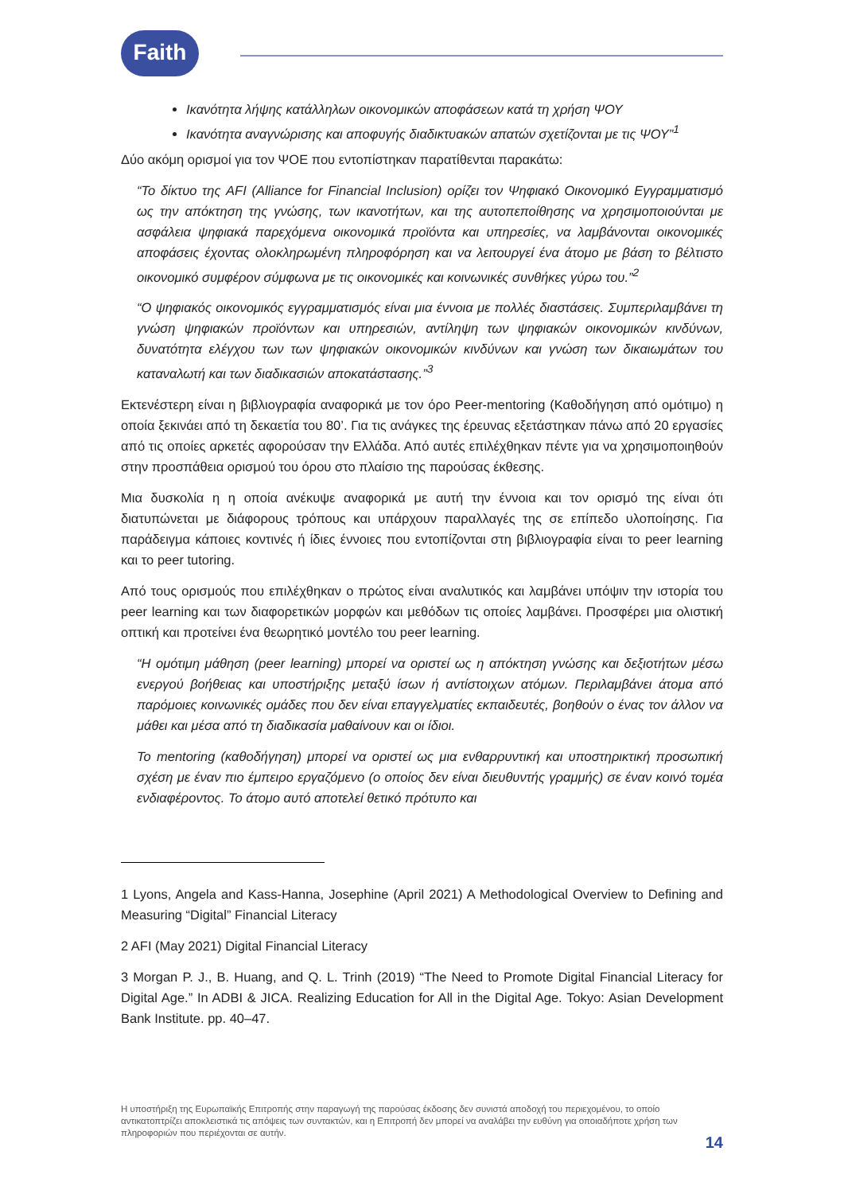Faith
Ικανότητα λήψης κατάλληλων οικονομικών αποφάσεων κατά τη χρήση ΨΟΥ
Ικανότητα αναγνώρισης και αποφυγής διαδικτυακών απατών σχετίζονται με τις ΨΟΥ”<sup>1</sup>
Δύο ακόμη ορισμοί για τον ΨΟΕ που εντοπίστηκαν παρατίθενται παρακάτω:
“Το δίκτυο της AFI (Alliance for Financial Inclusion) ορίζει τον Ψηφιακό Οικονομικό Εγγραμματισμό ως την απόκτηση της γνώσης, των ικανοτήτων, και της αυτοπεποίθησης να χρησιμοποιούνται με ασφάλεια ψηφιακά παρεχόμενα οικονομικά προϊόντα και υπηρεσίες, να λαμβάνονται οικονομικές αποφάσεις έχοντας ολοκληρωμένη πληροφόρηση και να λειτουργεί ένα άτομο με βάση το βέλτιστο οικονομικό συμφέρον σύμφωνα με τις οικονομικές και κοινωνικές συνθήκες γύρω του.”<sup>2</sup>
“Ο ψηφιακός οικονομικός εγγραμματισμός είναι μια έννοια με πολλές διαστάσεις. Συμπεριλαμβάνει τη γνώση ψηφιακών προϊόντων και υπηρεσιών, αντίληψη των ψηφιακών οικονομικών κινδύνων, δυνατότητα ελέγχου των των ψηφιακών οικονομικών κινδύνων και γνώση των δικαιωμάτων του καταναλωτή και των διαδικασιών αποκατάστασης.”<sup>3</sup>
Εκτενέστερη είναι η βιβλιογραφία αναφορικά με τον όρο Peer-mentoring (Καθοδήγηση από ομότιμο) η οποία ξεκινάει από τη δεκαετία του 80’. Για τις ανάγκες της έρευνας εξετάστηκαν πάνω από 20 εργασίες από τις οποίες αρκετές αφορούσαν την Ελλάδα. Από αυτές επιλέχθηκαν πέντε για να χρησιμοποιηθούν στην προσπάθεια ορισμού του όρου στο πλαίσιο της παρούσας έκθεσης.
Μια δυσκολία η η οποία ανέκυψε αναφορικά με αυτή την έννοια και τον ορισμό της είναι ότι διατυπώνεται με διάφορους τρόπους και υπάρχουν παραλλαγές της σε επίπεδο υλοποίησης. Για παράδειγμα κάποιες κοντινές ή ίδιες έννοιες που εντοπίζονται στη βιβλιογραφία είναι το peer learning και το peer tutoring.
Από τους ορισμούς που επιλέχθηκαν ο πρώτος είναι αναλυτικός και λαμβάνει υπόψιν την ιστορία του peer learning και των διαφορετικών μορφών και μεθόδων τις οποίες λαμβάνει. Προσφέρει μια ολιστική οπτική και προτείνει ένα θεωρητικό μοντέλο του peer learning.
“Η ομότιμη μάθηση (peer learning) μπορεί να οριστεί ως η απόκτηση γνώσης και δεξιοτήτων μέσω ενεργού βοήθειας και υποστήριξης μεταξύ ίσων ή αντίστοιχων ατόμων. Περιλαμβάνει άτομα από παρόμοιες κοινωνικές ομάδες που δεν είναι επαγγελματίες εκπαιδευτές, βοηθούν ο ένας τον άλλον να μάθει και μέσα από τη διαδικασία μαθαίνουν και οι ίδιοι.
Το mentoring (καθοδήγηση) μπορεί να οριστεί ως μια ενθαρρυντική και υποστηρικτική προσωπική σχέση με έναν πιο έμπειρο εργαζόμενο (ο οποίος δεν είναι διευθυντής γραμμής) σε έναν κοινό τομέα ενδιαφέροντος. Το άτομο αυτό αποτελεί θετικό πρότυπο και
1 Lyons, Angela and Kass-Hanna, Josephine (April 2021) A Methodological Overview to Defining and Measuring “Digital” Financial Literacy
2 AFI (May 2021) Digital Financial Literacy
3 Morgan P. J., B. Huang, and Q. L. Trinh (2019) “The Need to Promote Digital Financial Literacy for Digital Age.” In ADBI & JICA. Realizing Education for All in the Digital Age. Tokyo: Asian Development Bank Institute. pp. 40–47.
Η υποστήριξη της Ευρωπαϊκής Επιτροπής στην παραγωγή της παρούσας έκδοσης δεν συνιστά αποδοχή του περιεχομένου, το οποίο αντικατοπτρίζει αποκλειστικά τις απόψεις των συντακτών, και η Επιτροπή δεν μπορεί να αναλάβει την ευθύνη για οποιαδήποτε χρήση των πληροφοριών που περιέχονται σε αυτήν.
14